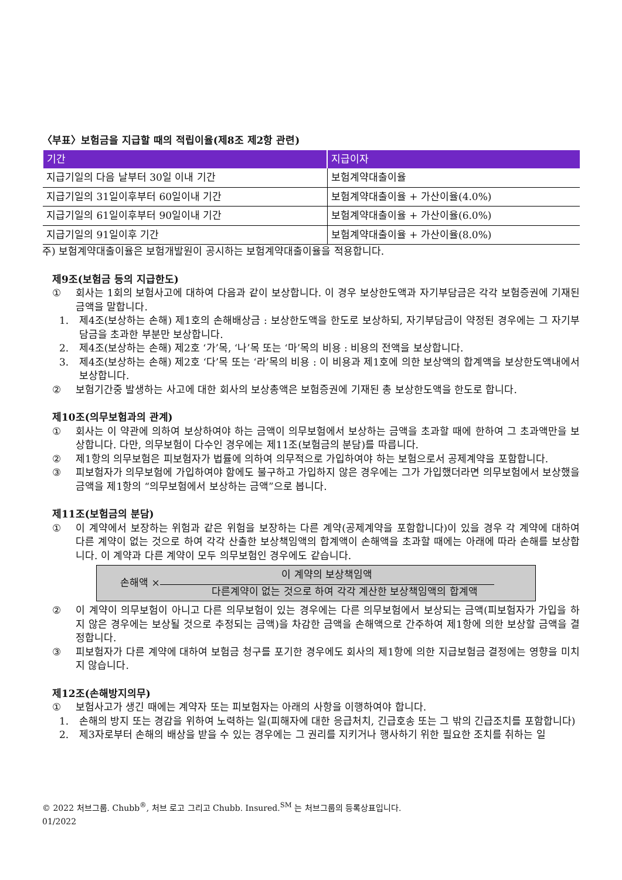〈부표〉보험금을 지급할 때의 적립이율(제8조 제2항 관련)
| 기간 | 지급이자 |
| --- | --- |
| 지급기일의 다음 날부터 30일 이내 기간 | 보험계약대출이율 |
| 지급기일의 31일이후부터 60일이내 기간 | 보험계약대출이율 + 가산이율(4.0%) |
| 지급기일의 61일이후부터 90일이내 기간 | 보험계약대출이율 + 가산이율(6.0%) |
| 지급기일의 91일이후 기간 | 보험계약대출이율 + 가산이율(8.0%) |
주) 보험계약대출이율은 보험개발원이 공시하는 보험계약대출이율을 적용합니다.
제9조(보험금 등의 지급한도)
① 회사는 1회의 보험사고에 대하여 다음과 같이 보상합니다. 이 경우 보상한도액과 자기부담금은 각각 보험증권에 기재된 금액을 말합니다.
1. 제4조(보상하는 손해) 제1호의 손해배상금 : 보상한도액을 한도로 보상하되, 자기부담금이 약정된 경우에는 그 자기부담금을 초과한 부분만 보상합니다.
2. 제4조(보상하는 손해) 제2호 ‘가’목, ‘나’목 또는 ‘마’목의 비용 : 비용의 전액을 보상합니다.
3. 제4조(보상하는 손해) 제2호 ‘다’목 또는 ‘라’목의 비용 : 이 비용과 제1호에 의한 보상액의 합계액을 보상한도액내에서 보상합니다.
② 보험기간중 발생하는 사고에 대한 회사의 보상총액은 보험증권에 기재된 총 보상한도액을 한도로 합니다.
제10조(의무보험과의 관계)
① 회사는 이 약관에 의하여 보상하여야 하는 금액이 의무보험에서 보상하는 금액을 초과할 때에 한하여 그 초과액만을 보상합니다. 다만, 의무보험이 다수인 경우에는 제11조(보험금의 분담)를 따릅니다.
② 제1항의 의무보험은 피보험자가 법률에 의하여 의무적으로 가입하여야 하는 보험으로서 공제계약을 포함합니다.
③ 피보험자가 의무보험에 가입하여야 함에도 불구하고 가입하지 않은 경우에는 그가 가입했더라면 의무보험에서 보상했을 금액을 제1항의 “의무보험에서 보상하는 금액”으로 봅니다.
제11조(보험금의 분담)
① 이 계약에서 보장하는 위험과 같은 위험을 보장하는 다른 계약(공제계약을 포함합니다)이 있을 경우 각 계약에 대하여 다른 계약이 없는 것으로 하여 각각 산출한 보상책임액의 합계액이 손해액을 초과할 때에는 아래에 따라 손해를 보상합니다. 이 계약과 다른 계약이 모두 의무보험인 경우에도 같습니다.
손해액 ×
이 계약의 보상책임액
다른계약이 없는 것으로 하여 각각 계산한 보상책임액의 합계액
② 이 계약이 의무보험이 아니고 다른 의무보험이 있는 경우에는 다른 의무보험에서 보상되는 금액(피보험자가 가입을 하지 않은 경우에는 보상될 것으로 추정되는 금액)을 차감한 금액을 손해액으로 간주하여 제1항에 의한 보상할 금액을 결정합니다.
③ 피보험자가 다른 계약에 대하여 보험금 청구를 포기한 경우에도 회사의 제1항에 의한 지급보험금 결정에는 영향을 미치지 않습니다.
제12조(손해방지의무)
① 보험사고가 생긴 때에는 계약자 또는 피보험자는 아래의 사항을 이행하여야 합니다.
1. 손해의 방지 또는 경감을 위하여 노력하는 일(피해자에 대한 응급처치, 긴급호송 또는 그 밖의 긴급조치를 포함합니다)
2. 제3자로부터 손해의 배상을 받을 수 있는 경우에는 그 권리를 지키거나 행사하기 위한 필요한 조치를 취하는 일
© 2022 처브그룹. Chubb<sup>®</sup>, 처브 로고 그리고 Chubb. Insured.<sup>SM</sup> 는 처브그룹의 등록상표입니다.
01/2022